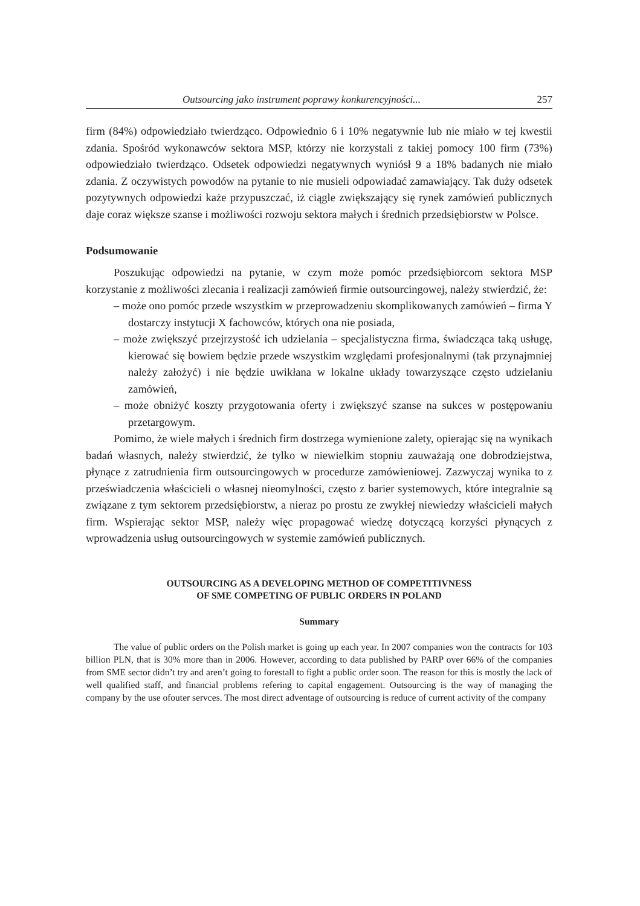Outsourcing jako instrument poprawy konkurencyjności... 257
firm (84%) odpowiedziało twierdząco. Odpowiednio 6 i 10% negatywnie lub nie miało w tej kwestii zdania. Spośród wykonawców sektora MSP, którzy nie korzystali z takiej pomocy 100 firm (73%) odpowiedziało twierdząco. Odsetek odpowiedzi negatywnych wyniósł 9 a 18% badanych nie miało zdania. Z oczywistych powodów na pytanie to nie musieli odpowiadać zamawiający. Tak duży odsetek pozytywnych odpowiedzi każe przypuszczać, iż ciągle zwiększający się rynek zamówień publicznych daje coraz większe szanse i możliwości rozwoju sektora małych i średnich przedsiębiorstw w Polsce.
Podsumowanie
Poszukując odpowiedzi na pytanie, w czym może pomóc przedsiębiorcom sektora MSP korzystanie z możliwości zlecania i realizacji zamówień firmie outsourcingowej, należy stwierdzić, że:
– może ono pomóc przede wszystkim w przeprowadzeniu skomplikowanych zamówień – firma Y dostarczy instytucji X fachowców, których ona nie posiada,
– może zwiększyć przejrzystość ich udzielania – specjalistyczna firma, świadcząca taką usługę, kierować się bowiem będzie przede wszystkim względami profesjonalnymi (tak przynajmniej należy założyć) i nie będzie uwikłana w lokalne układy towarzyszące często udzielaniu zamówień,
– może obniżyć koszty przygotowania oferty i zwiększyć szanse na sukces w postępowaniu przetargowym.
Pomimo, że wiele małych i średnich firm dostrzega wymienione zalety, opierając się na wynikach badań własnych, należy stwierdzić, że tylko w niewielkim stopniu zauważają one dobrodziejstwa, płynące z zatrudnienia firm outsourcingowych w procedurze zamówieniowej. Zazwyczaj wynika to z przeświadczenia właścicieli o własnej nieomylności, często z barier systemowych, które integralnie są związane z tym sektorem przedsiębiorstw, a nieraz po prostu ze zwykłej niewiedzy właścicieli małych firm. Wspierając sektor MSP, należy więc propagować wiedzę dotyczącą korzyści płynących z wprowadzenia usług outsourcingowych w systemie zamówień publicznych.
OUTSOURCING AS A DEVELOPING METHOD OF COMPETITIVNESS
OF SME COMPETING OF PUBLIC ORDERS IN POLAND
Summary
The value of public orders on the Polish market is going up each year. In 2007 companies won the contracts for 103 billion PLN, that is 30% more than in 2006. However, according to data published by PARP over 66% of the companies from SME sector didn’t try and aren’t going to forestall to fight a public order soon. The reason for this is mostly the lack of well qualified staff, and financial problems refering to capital engagement. Outsourcing is the way of managing the company by the use ofouter servces. The most direct adventage of outsourcing is reduce of current activity of the company